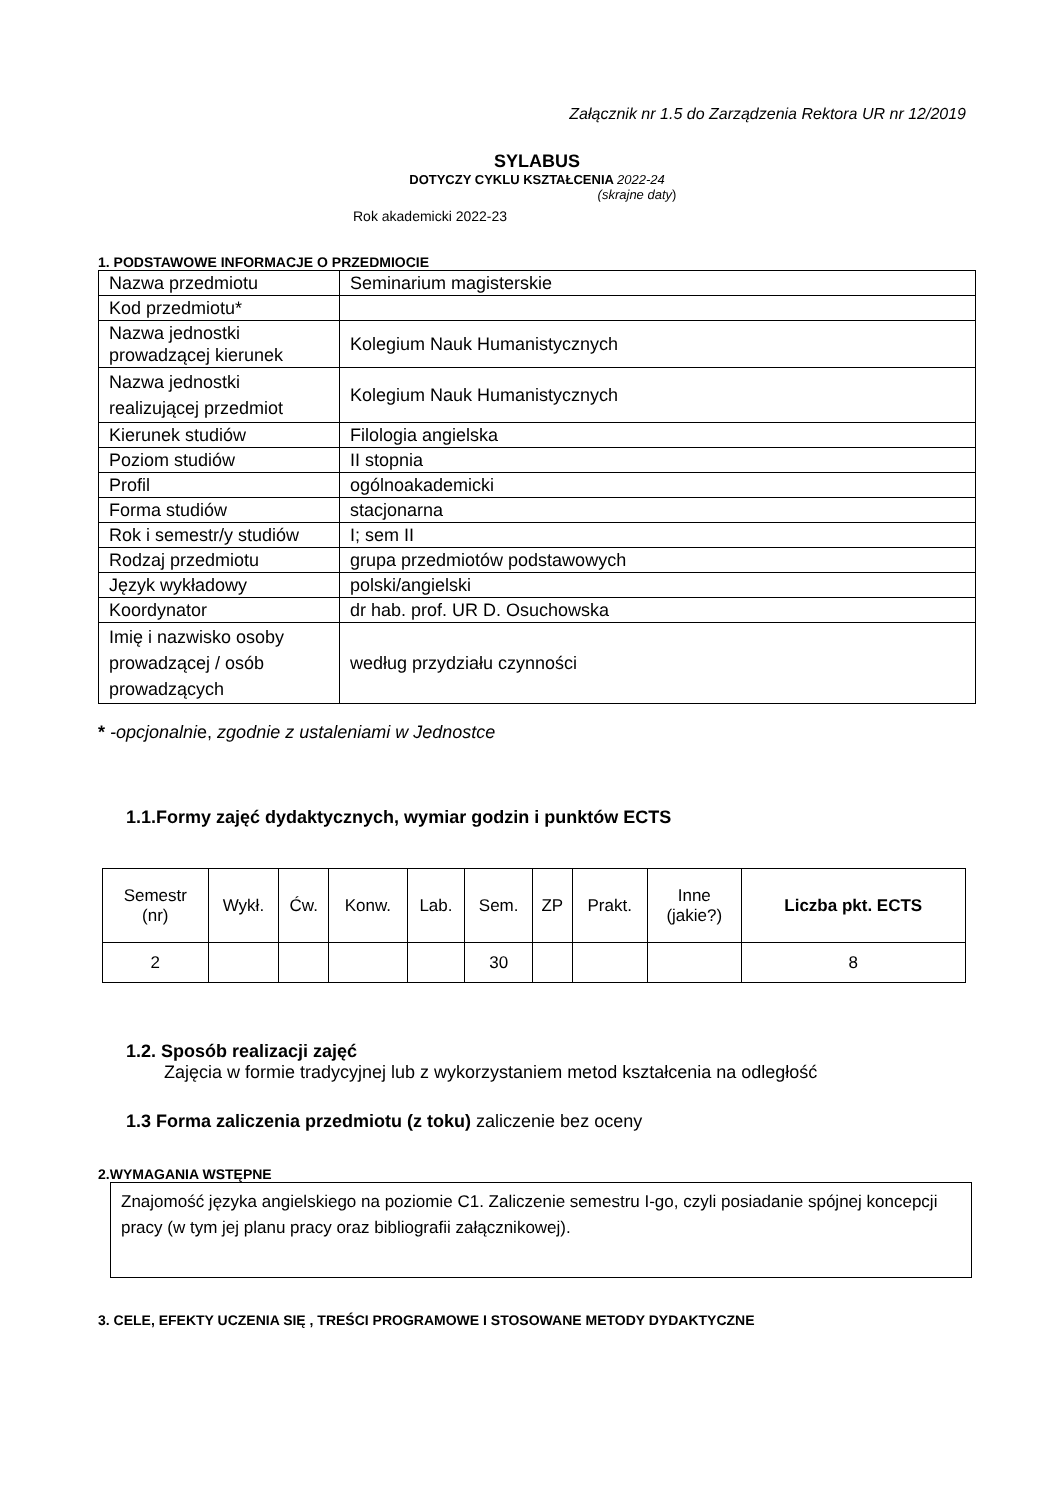Załącznik nr 1.5 do Zarządzenia Rektora UR nr 12/2019
SYLABUS
DOTYCZY CYKLU KSZTAŁCENIA 2022-24
(skrajne daty)
Rok akademicki 2022-23
1. PODSTAWOWE INFORMACJE O PRZEDMIOCIE
| Nazwa przedmiotu | Seminarium magisterskie |
| Kod przedmiotu* | |
| Nazwa jednostki prowadzącej kierunek | Kolegium Nauk Humanistycznych |
| Nazwa jednostki realizującej przedmiot | Kolegium Nauk Humanistycznych |
| Kierunek studiów | Filologia angielska |
| Poziom studiów | II stopnia |
| Profil | ogólnoakademicki |
| Forma studiów | stacjonarna |
| Rok i semestr/y studiów | I; sem II |
| Rodzaj przedmiotu | grupa przedmiotów podstawowych |
| Język wykładowy | polski/angielski |
| Koordynator | dr hab. prof. UR D. Osuchowska |
| Imię i nazwisko osoby prowadzącej / osób prowadzących | według przydziału czynności |
* -opcjonalnie, zgodnie z ustaleniami w Jednostce
1.1.Formy zajęć dydaktycznych, wymiar godzin i punktów ECTS
| Semestr (nr) | Wykł. | Ćw. | Konw. | Lab. | Sem. | ZP | Prakt. | Inne (jakie?) | Liczba pkt. ECTS |
| 2 | | | | | 30 | | | | 8 |
1.2. Sposób realizacji zajęć
Zajęcia w formie tradycyjnej lub z wykorzystaniem metod kształcenia na odległość
1.3 Forma zaliczenia przedmiotu (z toku) zaliczenie bez oceny
2.WYMAGANIA WSTĘPNE
Znajomość języka angielskiego na poziomie C1. Zaliczenie semestru I-go, czyli posiadanie spójnej koncepcji pracy (w tym jej planu pracy oraz bibliografii załącznikowej).
3. CELE, EFEKTY UCZENIA SIĘ , TREŚCI PROGRAMOWE I STOSOWANE METODY DYDAKTYCZNE